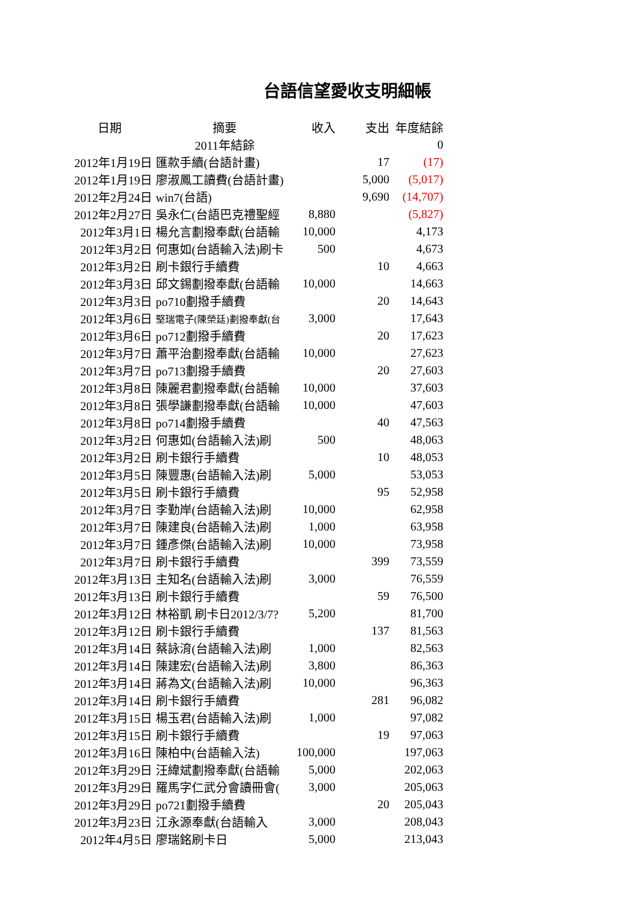台語信望愛收支明細帳
| 日期 | 摘要 | 收入 | 支出 | 年度結餘 |
| --- | --- | --- | --- | --- |
| | 2011年結餘 | | | 0 |
| 2012年1月19日 | 匯款手續(台語計畫) | | 17 | (17) |
| 2012年1月19日 | 廖淑鳳工讀費(台語計畫) | | 5,000 | (5,017) |
| 2012年2月24日 | win7(台語) | | 9,690 | (14,707) |
| 2012年2月27日 | 吳永仁(台語巴克禮聖經 | 8,880 | | (5,827) |
| 2012年3月1日 | 楊允言劃撥奉獻(台語輸 | 10,000 | | 4,173 |
| 2012年3月2日 | 何惠如(台語輸入法)刷卡 | 500 | | 4,673 |
| 2012年3月2日 | 刷卡銀行手續費 | | 10 | 4,663 |
| 2012年3月3日 | 邱文錫劃撥奉獻(台語輸 | 10,000 | | 14,663 |
| 2012年3月3日 | po710劃撥手續費 | | 20 | 14,643 |
| 2012年3月6日 | 堅瑞電子(陳榮廷)劃撥奉獻(台 | 3,000 | | 17,643 |
| 2012年3月6日 | po712劃撥手續費 | | 20 | 17,623 |
| 2012年3月7日 | 蕭平治劃撥奉獻(台語輸 | 10,000 | | 27,623 |
| 2012年3月7日 | po713劃撥手續費 | | 20 | 27,603 |
| 2012年3月8日 | 陳麗君劃撥奉獻(台語輸 | 10,000 | | 37,603 |
| 2012年3月8日 | 張學謙劃撥奉獻(台語輸 | 10,000 | | 47,603 |
| 2012年3月8日 | po714劃撥手續費 | | 40 | 47,563 |
| 2012年3月2日 | 何惠如(台語輸入法)刷 | 500 | | 48,063 |
| 2012年3月2日 | 刷卡銀行手續費 | | 10 | 48,053 |
| 2012年3月5日 | 陳豐惠(台語輸入法)刷 | 5,000 | | 53,053 |
| 2012年3月5日 | 刷卡銀行手續費 | | 95 | 52,958 |
| 2012年3月7日 | 李勤岸(台語輸入法)刷 | 10,000 | | 62,958 |
| 2012年3月7日 | 陳建良(台語輸入法)刷 | 1,000 | | 63,958 |
| 2012年3月7日 | 鍾彥傑(台語輸入法)刷 | 10,000 | | 73,958 |
| 2012年3月7日 | 刷卡銀行手續費 | | 399 | 73,559 |
| 2012年3月13日 | 主知名(台語輸入法)刷 | 3,000 | | 76,559 |
| 2012年3月13日 | 刷卡銀行手續費 | | 59 | 76,500 |
| 2012年3月12日 | 林裕凱 刷卡日2012/3/7? | 5,200 | | 81,700 |
| 2012年3月12日 | 刷卡銀行手續費 | | 137 | 81,563 |
| 2012年3月14日 | 蔡詠淯(台語輸入法)刷 | 1,000 | | 82,563 |
| 2012年3月14日 | 陳建宏(台語輸入法)刷 | 3,800 | | 86,363 |
| 2012年3月14日 | 蔣為文(台語輸入法)刷 | 10,000 | | 96,363 |
| 2012年3月14日 | 刷卡銀行手續費 | | 281 | 96,082 |
| 2012年3月15日 | 楊玉君(台語輸入法)刷 | 1,000 | | 97,082 |
| 2012年3月15日 | 刷卡銀行手續費 | | 19 | 97,063 |
| 2012年3月16日 | 陳柏中(台語輸入法) | 100,000 | | 197,063 |
| 2012年3月29日 | 汪緯斌劃撥奉獻(台語輸 | 5,000 | | 202,063 |
| 2012年3月29日 | 羅馬字仁武分會讀冊會( | 3,000 | | 205,063 |
| 2012年3月29日 | po721劃撥手續費 | | 20 | 205,043 |
| 2012年3月23日 | 江永源奉獻(台語輸入 | 3,000 | | 208,043 |
| 2012年4月5日 | 廖瑞銘刷卡日 | 5,000 | | 213,043 |